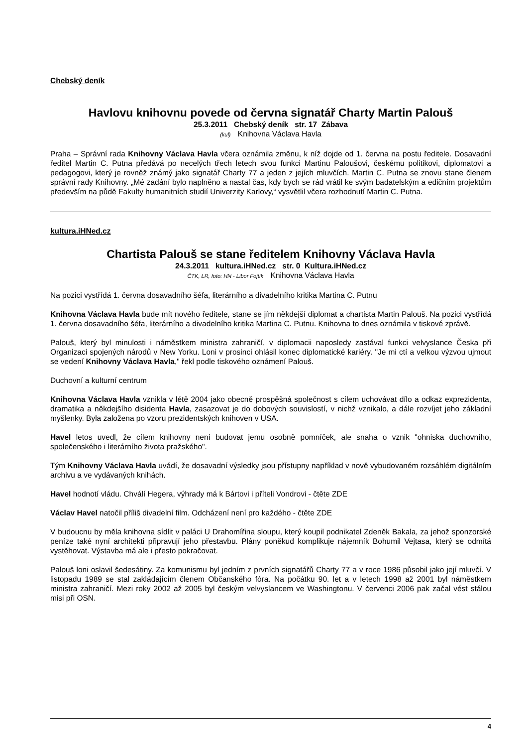Chebský deník
Havlovu knihovnu povede od června signatář Charty Martin Palouš
25.3.2011 Chebský deník str. 17 Zábava
(kul) Knihovna Václava Havla
Praha – Správní rada Knihovny Václava Havla včera oznámila změnu, k níž dojde od 1. června na postu ředitele. Dosavadní ředitel Martin C. Putna předává po necelých třech letech svou funkci Martinu Paloušovi, českému politikovi, diplomatovi a pedagogovi, který je rovněž známý jako signatář Charty 77 a jeden z jejích mluvčích. Martin C. Putna se znovu stane členem správní rady Knihovny. „Mé zadání bylo naplněno a nastal čas, kdy bych se rád vrátil ke svým badatelským a edičním projektům především na půdě Fakulty humanitních studií Univerzity Karlovy,“ vysvětlil včera rozhodnutí Martin C. Putna.
kultura.iHNed.cz
Chartista Palouš se stane ředitelem Knihovny Václava Havla
24.3.2011 kultura.iHNed.cz str. 0 Kultura.iHNed.cz
ČTK, LR, foto: HN - Libor Fojtík Knihovna Václava Havla
Na pozici vystřídá 1. června dosavadního šéfa, literárního a divadelního kritika Martina C. Putnu
Knihovna Václava Havla bude mít nového ředitele, stane se jím někdejší diplomat a chartista Martin Palouš. Na pozici vystřídá 1. června dosavadního šéfa, literárního a divadelního kritika Martina C. Putnu. Knihovna to dnes oznámila v tiskové zprávě.
Palouš, který byl minulosti i náměstkem ministra zahraničí, v diplomacii naposledy zastával funkci velvyslance Česka při Organizaci spojených národů v New Yorku. Loni v prosinci ohlásil konec diplomatické kariéry. "Je mi ctí a velkou výzvou ujmout se vedení Knihovny Václava Havla," řekl podle tiskového oznámení Palouš.
Duchovní a kulturní centrum
Knihovna Václava Havla vznikla v létě 2004 jako obecně prospěšná společnost s cílem uchovávat dílo a odkaz exprezidenta, dramatika a někdejšího disidenta Havla, zasazovat je do dobových souvislostí, v nichž vznikalo, a dále rozvíjet jeho základní myšlenky. Byla založena po vzoru prezidentských knihoven v USA.
Havel letos uvedl, že cílem knihovny není budovat jemu osobně pomníček, ale snaha o vznik "ohniska duchovního, společenského i literárního života pražského".
Tým Knihovny Václava Havla uvádí, že dosavadní výsledky jsou přístupny například v nově vybudovaném rozsáhlém digitálním archivu a ve vydávaných knihách.
Havel hodnotí vládu. Chválí Hegera, výhrady má k Bártovi i příteli Vondrovi - čtěte ZDE
Václav Havel natočil příliš divadelní film. Odcházení není pro každého - čtěte ZDE
V budoucnu by měla knihovna sídlit v paláci U Drahomířina sloupu, který koupil podnikatel Zdeněk Bakala, za jehož sponzorské peníze také nyní architekti připravují jeho přestavbu. Plány poněkud komplikuje nájemník Bohumil Vejtasa, který se odmítá vystěhovat. Výstavba má ale i přesto pokračovat.
Palouš loni oslavil šedesátiny. Za komunismu byl jedním z prvních signatářů Charty 77 a v roce 1986 působil jako její mluvčí. V listopadu 1989 se stal zakládajícím členem Občanského fóra. Na počátku 90. let a v letech 1998 až 2001 byl náměstkem ministra zahraničí. Mezi roky 2002 až 2005 byl českým velvyslancem ve Washingtonu. V červenci 2006 pak začal vést stálou misi při OSN.
4